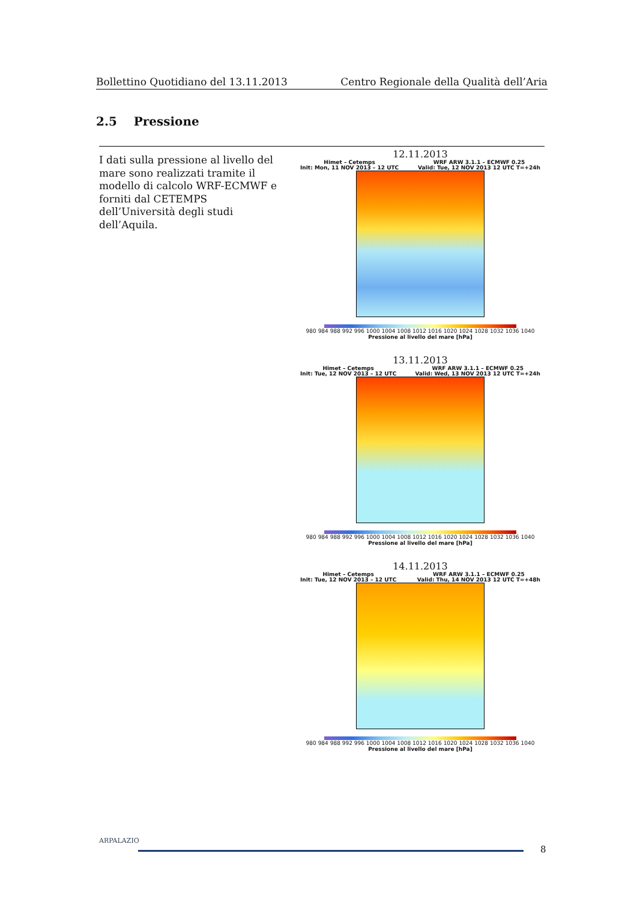Bollettino Quotidiano del 13.11.2013 Centro Regionale della Qualità dell’Aria
2.5 Pressione
I dati sulla pressione al livello del mare sono realizzati tramite il modello di calcolo WRF-ECMWF e forniti dal CETEMPS dell’Università degli studi dell’Aquila.
12.11.2013
Himet – Cetemps
Init: Mon, 11 NOV 2013 – 12 UTC WRF ARW 3.1.1 – ECMWF 0.25
Valid: Tue, 12 NOV 2013 12 UTC T=+24h
980 984 988 992 996 1000 1004 1008 1012 1016 1020 1024 1028 1032 1036 1040
Pressione al livello del mare [hPa]
13.11.2013
Himet – Cetemps
Init: Tue, 12 NOV 2013 – 12 UTC WRF ARW 3.1.1 – ECMWF 0.25
Valid: Wed, 13 NOV 2013 12 UTC T=+24h
980 984 988 992 996 1000 1004 1008 1012 1016 1020 1024 1028 1032 1036 1040
Pressione al livello del mare [hPa]
14.11.2013
Himet – Cetemps
Init: Tue, 12 NOV 2013 – 12 UTC WRF ARW 3.1.1 – ECMWF 0.25
Valid: Thu, 14 NOV 2013 12 UTC T=+48h
980 984 988 992 996 1000 1004 1008 1012 1016 1020 1024 1028 1032 1036 1040
Pressione al livello del mare [hPa]
ARPALAZIO
8